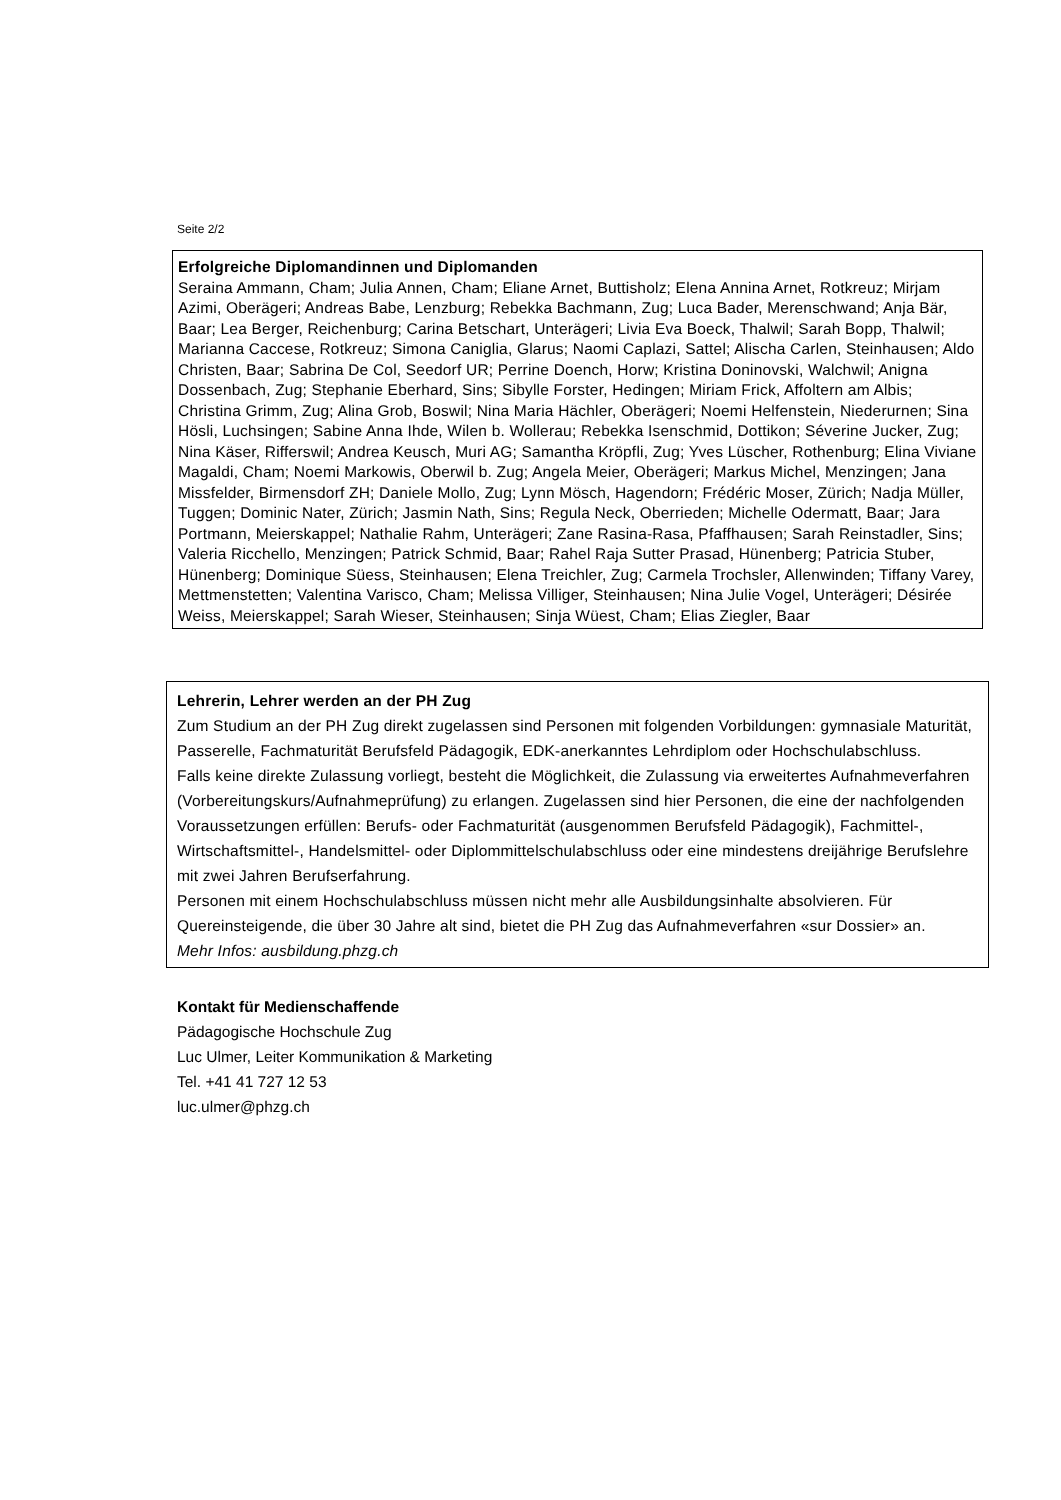Seite 2/2
Erfolgreiche Diplomandinnen und Diplomanden
Seraina Ammann, Cham; Julia Annen, Cham; Eliane Arnet, Buttisholz; Elena Annina Arnet, Rotkreuz; Mirjam Azimi, Oberägeri; Andreas Babe, Lenzburg; Rebekka Bachmann, Zug; Luca Bader, Merenschwand; Anja Bär, Baar; Lea Berger, Reichenburg; Carina Betschart, Unterägeri; Livia Eva Boeck, Thalwil; Sarah Bopp, Thalwil; Marianna Caccese, Rotkreuz; Simona Caniglia, Glarus; Naomi Caplazi, Sattel; Alischa Carlen, Steinhausen; Aldo Christen, Baar; Sabrina De Col, Seedorf UR; Perrine Doench, Horw; Kristina Doninovski, Walchwil; Anigna Dossenbach, Zug; Stephanie Eberhard, Sins; Sibylle Forster, Hedingen; Miriam Frick, Affoltern am Albis; Christina Grimm, Zug; Alina Grob, Boswil; Nina Maria Hächler, Oberägeri; Noemi Helfenstein, Niederurnen; Sina Hösli, Luchsingen; Sabine Anna Ihde, Wilen b. Wollerau; Rebekka Isenschmid, Dottikon; Séverine Jucker, Zug; Nina Käser, Rifferswil; Andrea Keusch, Muri AG; Samantha Kröpfli, Zug; Yves Lüscher, Rothenburg; Elina Viviane Magaldi, Cham; Noemi Markowis, Oberwil b. Zug; Angela Meier, Oberägeri; Markus Michel, Menzingen; Jana Missfelder, Birmensdorf ZH; Daniele Mollo, Zug; Lynn Mösch, Hagendorn; Frédéric Moser, Zürich; Nadja Müller, Tuggen; Dominic Nater, Zürich; Jasmin Nath, Sins; Regula Neck, Oberrieden; Michelle Odermatt, Baar; Jara Portmann, Meierskappel; Nathalie Rahm, Unterägeri; Zane Rasina-Rasa, Pfaffhausen; Sarah Reinstadler, Sins; Valeria Ricchello, Menzingen; Patrick Schmid, Baar; Rahel Raja Sutter Prasad, Hünenberg; Patricia Stuber, Hünenberg; Dominique Süess, Steinhausen; Elena Treichler, Zug; Carmela Trochsler, Allenwinden; Tiffany Varey, Mettmenstetten; Valentina Varisco, Cham; Melissa Villiger, Steinhausen; Nina Julie Vogel, Unterägeri; Désirée Weiss, Meierskappel; Sarah Wieser, Steinhausen; Sinja Wüest, Cham; Elias Ziegler, Baar
Lehrerin, Lehrer werden an der PH Zug
Zum Studium an der PH Zug direkt zugelassen sind Personen mit folgenden Vorbildungen: gymnasiale Maturität, Passerelle, Fachmaturität Berufsfeld Pädagogik, EDK-anerkanntes Lehrdiplom oder Hochschulabschluss.
Falls keine direkte Zulassung vorliegt, besteht die Möglichkeit, die Zulassung via erweitertes Aufnahmeverfahren (Vorbereitungskurs/Aufnahmeprüfung) zu erlangen. Zugelassen sind hier Personen, die eine der nachfolgenden Voraussetzungen erfüllen: Berufs- oder Fachmaturität (ausgenommen Berufsfeld Pädagogik), Fachmittel-, Wirtschaftsmittel-, Handelsmittel- oder Diplommittelschulabschluss oder eine mindestens dreijährige Berufslehre mit zwei Jahren Berufserfahrung.
Personen mit einem Hochschulabschluss müssen nicht mehr alle Ausbildungsinhalte absolvieren. Für Quereinsteigende, die über 30 Jahre alt sind, bietet die PH Zug das Aufnahmeverfahren «sur Dossier» an.
Mehr Infos: ausbildung.phzg.ch
Kontakt für Medienschaffende
Pädagogische Hochschule Zug
Luc Ulmer, Leiter Kommunikation & Marketing
Tel. +41 41 727 12 53
luc.ulmer@phzg.ch